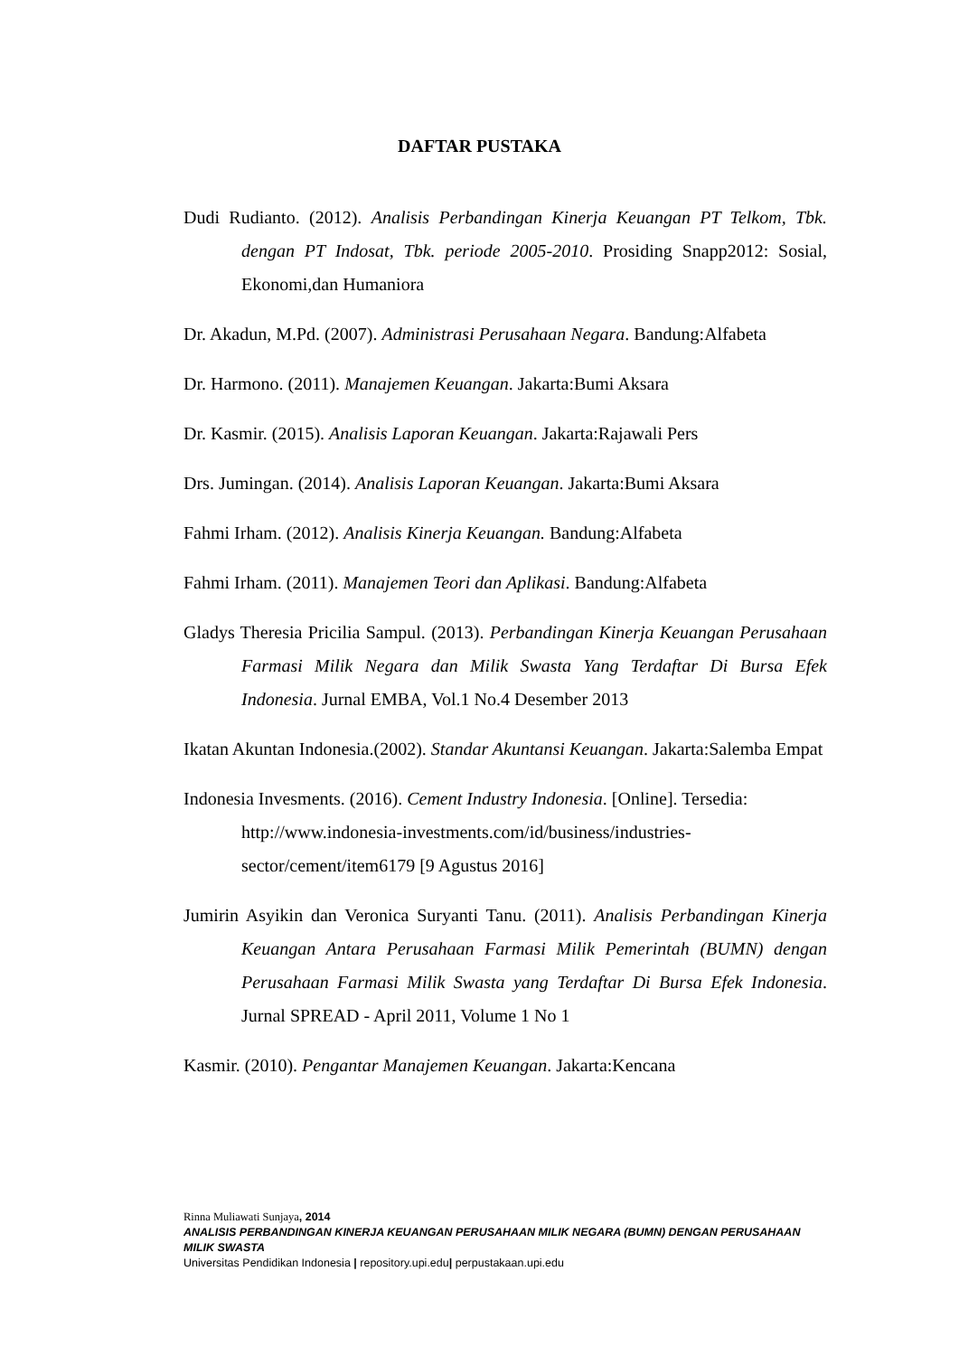DAFTAR PUSTAKA
Dudi Rudianto. (2012). Analisis Perbandingan Kinerja Keuangan PT Telkom, Tbk. dengan PT Indosat, Tbk. periode 2005-2010. Prosiding Snapp2012: Sosial, Ekonomi,dan Humaniora
Dr. Akadun, M.Pd. (2007). Administrasi Perusahaan Negara. Bandung:Alfabeta
Dr. Harmono. (2011). Manajemen Keuangan. Jakarta:Bumi Aksara
Dr. Kasmir. (2015). Analisis Laporan Keuangan. Jakarta:Rajawali Pers
Drs. Jumingan. (2014). Analisis Laporan Keuangan. Jakarta:Bumi Aksara
Fahmi Irham. (2012). Analisis Kinerja Keuangan. Bandung:Alfabeta
Fahmi Irham. (2011). Manajemen Teori dan Aplikasi. Bandung:Alfabeta
Gladys Theresia Pricilia Sampul. (2013). Perbandingan Kinerja Keuangan Perusahaan Farmasi Milik Negara dan Milik Swasta Yang Terdaftar Di Bursa Efek Indonesia. Jurnal EMBA, Vol.1 No.4 Desember 2013
Ikatan Akuntan Indonesia.(2002). Standar Akuntansi Keuangan. Jakarta:Salemba Empat
Indonesia Invesments. (2016). Cement Industry Indonesia. [Online]. Tersedia: http://www.indonesia-investments.com/id/business/industries-sector/cement/item6179 [9 Agustus 2016]
Jumirin Asyikin dan Veronica Suryanti Tanu. (2011). Analisis Perbandingan Kinerja Keuangan Antara Perusahaan Farmasi Milik Pemerintah (BUMN) dengan Perusahaan Farmasi Milik Swasta yang Terdaftar Di Bursa Efek Indonesia. Jurnal SPREAD - April 2011, Volume 1 No 1
Kasmir. (2010). Pengantar Manajemen Keuangan. Jakarta:Kencana
Rinna Muliawati Sunjaya, 2014
ANALISIS PERBANDINGAN KINERJA KEUANGAN PERUSAHAAN MILIK NEGARA (BUMN) DENGAN PERUSAHAAN MILIK SWASTA
Universitas Pendidikan Indonesia | repository.upi.edu| perpustakaan.upi.edu